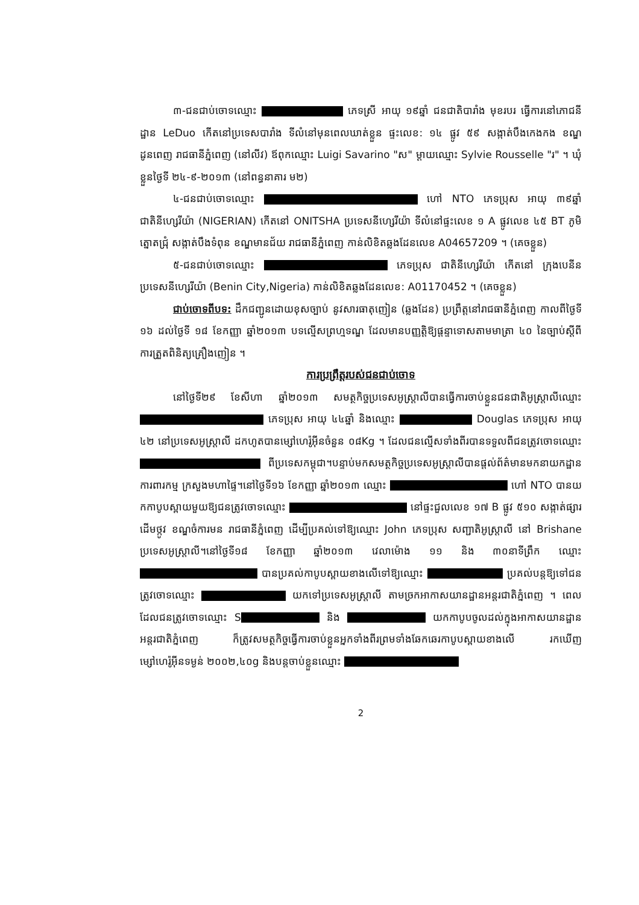៣-ជនជាប់ចោទឈ្មោះ ភេទស្រី អាយុ ១៩ឆ្នាំ ជនជាតិបារាំង មុខរបរ ធ្វើការនៅភោជនីដ្ឋាន LeDuo កើតនៅប្រទេសបារាំង ទីលំនៅមុនពេលឃាត់ខ្លួន ផ្ទះលេខ: ១៤ ផ្លូវ ៥៩ សង្កាត់បឹងកេងកង ខណ្ឌដូនពេញ រាជធានីភ្នំពេញ (នៅលីវ) ឪពុកឈ្មោះ Luigi Savarino "ស" ម្តាយឈ្មោះ Sylvie Rousselle "រ" ។ ឃុំខ្លួនថ្ងៃទី ២៤-៩-២០១៣ (នៅពន្ធនាគារ ម២)
៤-ជនជាប់ចោទឈ្មោះ ហៅ NTO ភេទប្រុស អាយុ ៣៩ឆ្នាំ ជាតិនីហ្សេរីយ៉ា (NIGERIAN) កើតនៅ ONITSHA ប្រទេសនីហ្សេរីយ៉ា ទីលំនៅផ្ទះលេខ ១ A ផ្លូវលេខ ៤៥ BT ភូមិត្នោតជ្រុំ សង្កាត់បឹងទំពុន ខណ្ឌមានជ័យ រាជធានីភ្នំពេញ កាន់លិខិតឆ្លងដែនលេខ A04657209 ។ (គេចខ្លួន)
៥-ជនជាប់ចោទឈ្មោះ ភេទប្រុស ជាតិនីហ្សេរីយ៉ា កើតនៅ ក្រុងបេនីន ប្រទេសនីហ្សេរីយ៉ា (Benin City,Nigeria) កាន់លិខិតឆ្លងដែនលេខ: A01170452 ។ (គេចខ្លួន)
ជាប់ចោទពីបទ: ដឹកជញ្ជូនដោយខុសច្បាប់ នូវសារធាតុញៀន (ឆ្លងដែន) ប្រព្រឹត្តនៅរាជធានីភ្នំពេញ កាលពីថ្ងៃទី ១៦ ដល់ថ្ងៃទី ១៨ ខែកញ្ញា ឆ្នាំ២០១៣ បទល្មើសព្រហ្មទណ្ឌ ដែលមានបញ្ញត្តិឱ្យផ្តន្ទាទោសតាមមាត្រា ៤០ នៃច្បាប់ស្តីពីការត្រួតពិនិត្យគ្រឿងញៀន ។
ការប្រព្រឹត្តរបស់ជនជាប់ចោទ
នៅថ្ងៃទី២៩ ខែសីហា ឆ្នាំ២០១៣ សមត្ថកិច្ចប្រទេសអូស្ត្រាលីបានធ្វើការចាប់ខ្លួនជនជាតិអូស្ត្រាលីឈ្មោះ ភេទប្រុស អាយុ ៤៤ឆ្នាំ និងឈ្មោះ Douglas ភេទប្រុស អាយុ ៤២ នៅប្រទេសអូស្ត្រាលី ដកហូតបានម្សៅហេរ៉ូអ៊ីនចំនួន ០៨Kg ។ ដែលជនល្មើសទាំងពីរបានទទួលពីជនត្រូវចោទឈ្មោះ ពីប្រទេសកម្ពុជា។បន្ទាប់មកសមត្ថកិច្ចប្រទេសអូស្ត្រាលីបានផ្តល់ព័ត៌មានមកនាយកដ្ឋានការពារកម្ម ក្រសួងមហាផ្ទៃ។នៅថ្ងៃទី១៦ ខែកញ្ញា ឆ្នាំ២០១៣ ឈ្មោះ ហៅ NTO បានយកកាបូបស្ពាយមួយឱ្យជនត្រូវចោទឈ្មោះ នៅផ្ទះជួលលេខ ១៧ B ផ្លូវ ៥១០ សង្កាត់ផ្សារដើមថ្កូវ ខណ្ឌចំការមន រាជធានីភ្នំពេញ ដើម្បីប្រគល់ទៅឱ្យឈ្មោះ John ភេទប្រុស សញ្ជាតិអូស្ត្រាលី នៅ Brishane ប្រទេសអូស្ត្រាលី។នៅថ្ងៃទី១៨ ខែកញ្ញា ឆ្នាំ២០១៣ វេលាម៉ោង ១១ និង ៣០នាទីព្រឹក ឈ្មោះ បានប្រគល់កាបូបស្ពាយខាងលើទៅឱ្យឈ្មោះ ប្រគល់បន្តឱ្យទៅជនត្រូវចោទឈ្មោះ យកទៅប្រទេសអូស្ត្រាលី តាមច្រកអាកាសយានដ្ឋានអន្តរជាតិភ្នំពេញ ។ ពេលដែលជនត្រូវចោទឈ្មោះ S និង យកកាបូបចូលដល់ក្នុងអាកាសយានដ្ឋានអន្តរជាតិភ្នំពេញ ក៏ត្រូវសមត្ថកិច្ចធ្វើការចាប់ខ្លួនអ្នកទាំងពីរព្រមទាំងឆែកឆេរកាបូបស្ពាយខាងលើ រកឃើញម្សៅហេរ៉ូអ៊ីនទម្ងន់ ២០០២,៤០g និងបន្តចាប់ខ្លួនឈ្មោះ
2